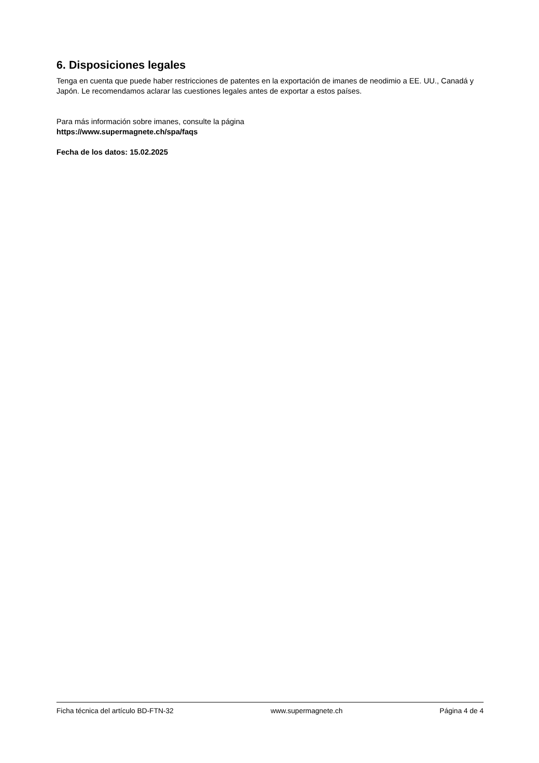6. Disposiciones legales
Tenga en cuenta que puede haber restricciones de patentes en la exportación de imanes de neodimio a EE. UU., Canadá y Japón. Le recomendamos aclarar las cuestiones legales antes de exportar a estos países.
Para más información sobre imanes, consulte la página
https://www.supermagnete.ch/spa/faqs
Fecha de los datos: 15.02.2025
Ficha técnica del artículo BD-FTN-32 www.supermagnete.ch Página 4 de 4